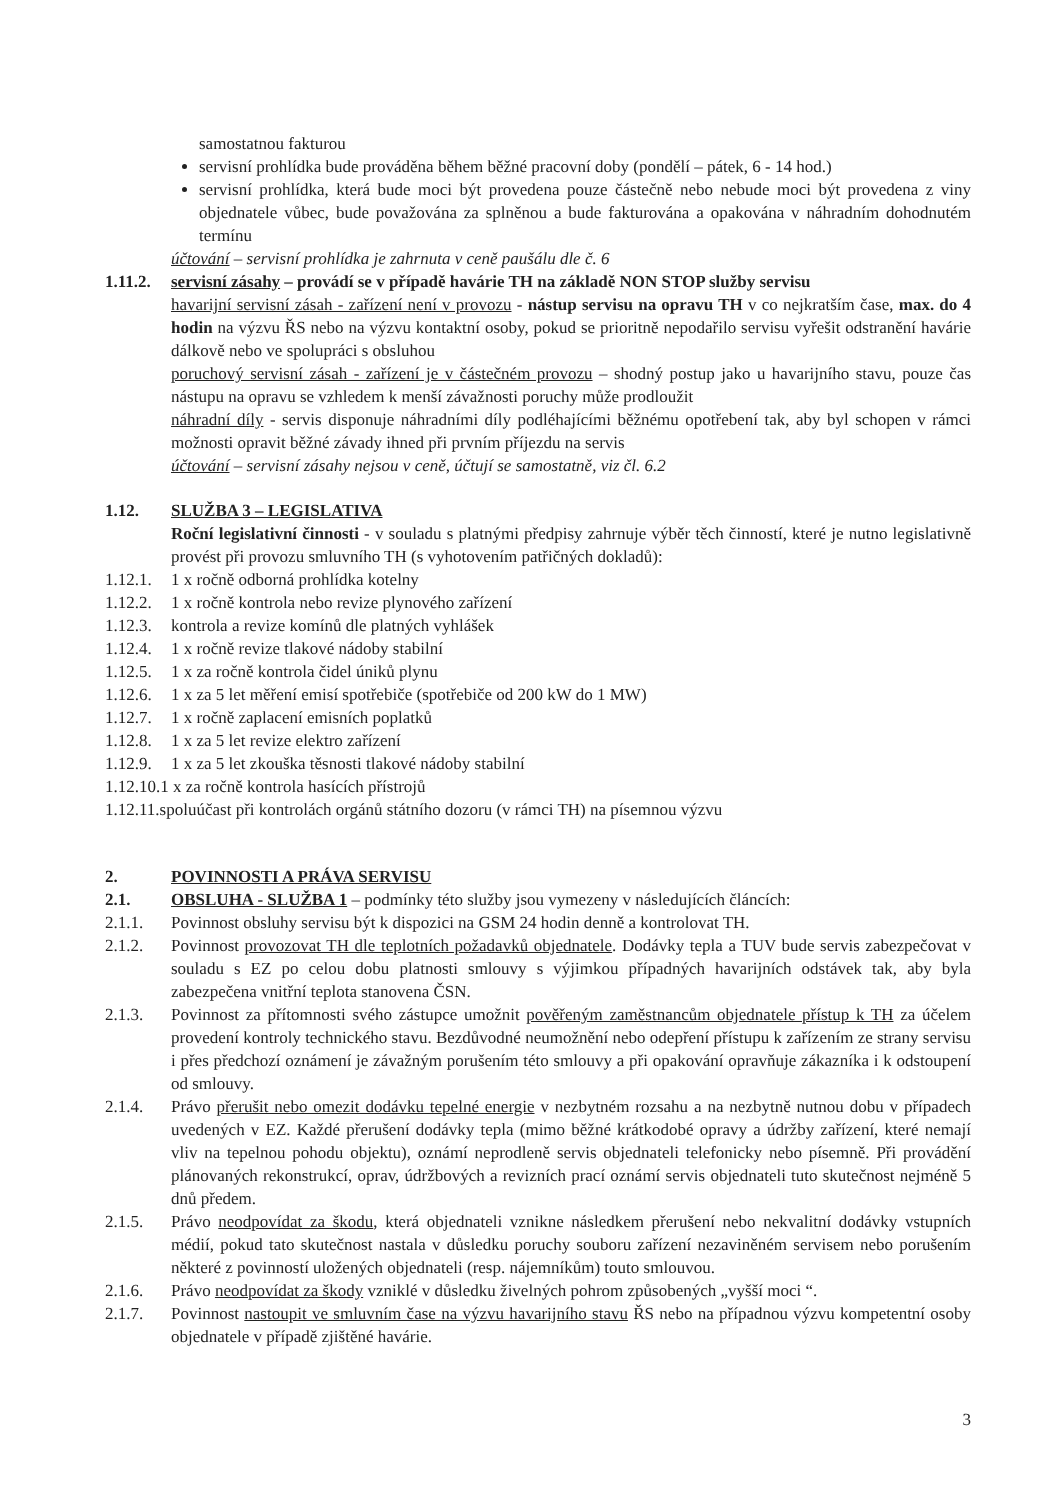samostatnou fakturou
servisní prohlídka bude prováděna během běžné pracovní doby (pondělí – pátek, 6 - 14 hod.)
servisní prohlídka, která bude moci být provedena pouze částečně nebo nebude moci být provedena z viny objednatele vůbec, bude považována za splněnou a bude fakturována a opakována v náhradním dohodnutém termínu
účtování – servisní prohlídka je zahrnuta v ceně paušálu dle č. 6
1.11.2.
servisní zásahy – provádí se v případě havárie TH na základě NON STOP služby servisu
havarijní servisní zásah - zařízení není v provozu - nástup servisu na opravu TH v co nejkratším čase, max. do 4 hodin na výzvu ŘS nebo na výzvu kontaktní osoby, pokud se prioritně nepodařilo servisu vyřešit odstranění havárie dálkově nebo ve spolupráci s obsluhou
poruchový servisní zásah - zařízení je v částečném provozu – shodný postup jako u havarijního stavu, pouze čas nástupu na opravu se vzhledem k menší závažnosti poruchy může prodloužit
náhradní díly - servis disponuje náhradními díly podléhajícími běžnému opotřebení tak, aby byl schopen v rámci možnosti opravit běžné závady ihned při prvním příjezdu na servis
účtování – servisní zásahy nejsou v ceně, účtují se samostatně, viz čl. 6.2
1.12. SLUŽBA 3 – LEGISLATIVA
Roční legislativní činnosti - v souladu s platnými předpisy zahrnuje výběr těch činností, které je nutno legislativně provést při provozu smluvního TH (s vyhotovením patřičných dokladů):
1.12.1.
1 x ročně odborná prohlídka kotelny
1.12.2.
1 x ročně kontrola nebo revize plynového zařízení
1.12.3.
kontrola a revize komínů dle platných vyhlášek
1.12.4.
1 x ročně revize tlakové nádoby stabilní
1.12.5.
1 x za ročně kontrola čidel úniků plynu
1.12.6.
1 x za 5 let měření emisí spotřebiče (spotřebiče od 200 kW do 1 MW)
1.12.7.
1 x ročně zaplacení emisních poplatků
1.12.8.
1 x za 5 let revize elektro zařízení
1.12.9.
1 x za 5 let zkouška těsnosti tlakové nádoby stabilní
1.12.10.1 x za ročně kontrola hasících přístrojů
1.12.11.spoluúčast při kontrolách orgánů státního dozoru (v rámci TH) na písemnou výzvu
2. POVINNOSTI A PRÁVA SERVISU
2.1. OBSLUHA - SLUŽBA 1 – podmínky této služby jsou vymezeny v následujících článcích:
2.1.1. Povinnost obsluhy servisu být k dispozici na GSM 24 hodin denně a kontrolovat TH.
2.1.2. Povinnost provozovat TH dle teplotních požadavků objednatele. Dodávky tepla a TUV bude servis zabezpečovat v souladu s EZ po celou dobu platnosti smlouvy s výjimkou případných havarijních odstávek tak, aby byla zabezpečena vnitřní teplota stanovena ČSN.
2.1.3. Povinnost za přítomnosti svého zástupce umožnit pověřeným zaměstnancům objednatele přístup k TH za účelem provedení kontroly technického stavu. Bezdůvodné neumožnění nebo odepření přístupu k zařízením ze strany servisu i přes předchozí oznámení je závažným porušením této smlouvy a při opakování opravňuje zákazníka i k odstoupení od smlouvy.
2.1.4. Právo přerušit nebo omezit dodávku tepelné energie v nezbytném rozsahu a na nezbytně nutnou dobu v případech uvedených v EZ. Každé přerušení dodávky tepla (mimo běžné krátkodobé opravy a údržby zařízení, které nemají vliv na tepelnou pohodu objektu), oznámí neprodleně servis objednateli telefonicky nebo písemně. Při provádění plánovaných rekonstrukcí, oprav, údržbových a revizních prací oznámí servis objednateli tuto skutečnost nejméně 5 dnů předem.
2.1.5. Právo neodpovídat za škodu, která objednateli vznikne následkem přerušení nebo nekvalitní dodávky vstupních médií, pokud tato skutečnost nastala v důsledku poruchy souboru zařízení nezaviněném servisem nebo porušením některé z povinností uložených objednateli (resp. nájemníkům) touto smlouvou.
2.1.6. Právo neodpovídat za škody vzniklé v důsledku živelných pohrom způsobených „vyšší moci “.
2.1.7. Povinnost nastoupit ve smluvním čase na výzvu havarijního stavu ŘS nebo na případnou výzvu kompetentní osoby objednatele v případě zjištěné havárie.
3